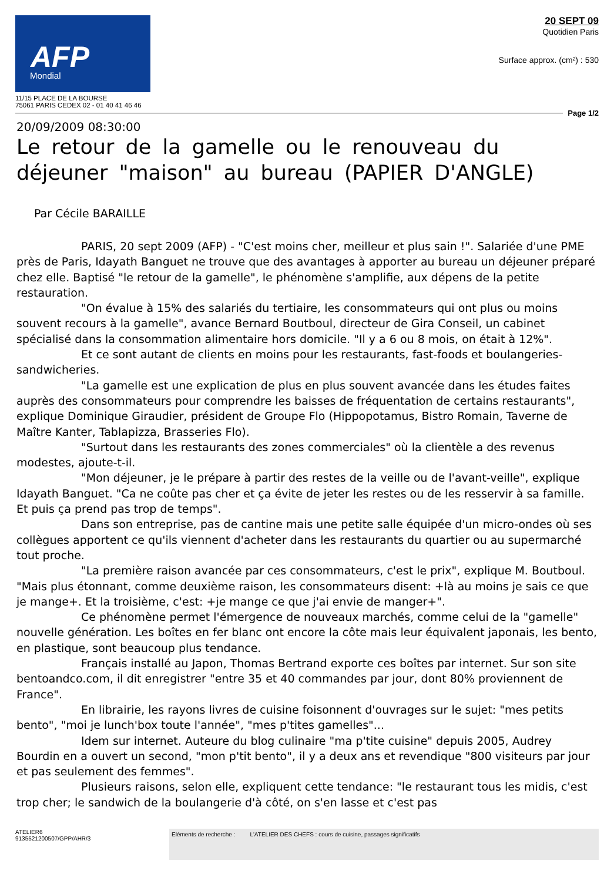AFP
Mondial
11/15 PLACE DE LA BOURSE
75061 PARIS CEDEX 02 - 01 40 41 46 46
20 SEPT 09
Quotidien Paris
Surface approx. (cm²) : 530
Page 1/2
20/09/2009 08:30:00
Le retour de la gamelle ou le renouveau du déjeuner "maison" au bureau (PAPIER D'ANGLE)
Par Cécile BARAILLE
PARIS, 20 sept 2009 (AFP) - "C'est moins cher, meilleur et plus sain !". Salariée d'une PME près de Paris, Idayath Banguet ne trouve que des avantages à apporter au bureau un déjeuner préparé chez elle. Baptisé "le retour de la gamelle", le phénomène s'amplifie, aux dépens de la petite restauration.
"On évalue à 15% des salariés du tertiaire, les consommateurs qui ont plus ou moins souvent recours à la gamelle", avance Bernard Boutboul, directeur de Gira Conseil, un cabinet spécialisé dans la consommation alimentaire hors domicile. "Il y a 6 ou 8 mois, on était à 12%".
Et ce sont autant de clients en moins pour les restaurants, fast-foods et boulangeries-sandwicheries.
"La gamelle est une explication de plus en plus souvent avancée dans les études faites auprès des consommateurs pour comprendre les baisses de fréquentation de certains restaurants", explique Dominique Giraudier, président de Groupe Flo (Hippopotamus, Bistro Romain, Taverne de Maître Kanter, Tablapizza, Brasseries Flo).
"Surtout dans les restaurants des zones commerciales" où la clientèle a des revenus modestes, ajoute-t-il.
"Mon déjeuner, je le prépare à partir des restes de la veille ou de l'avant-veille", explique Idayath Banguet. "Ca ne coûte pas cher et ça évite de jeter les restes ou de les resservir à sa famille. Et puis ça prend pas trop de temps".
Dans son entreprise, pas de cantine mais une petite salle équipée d'un micro-ondes où ses collègues apportent ce qu'ils viennent d'acheter dans les restaurants du quartier ou au supermarché tout proche.
"La première raison avancée par ces consommateurs, c'est le prix", explique M. Boutboul. "Mais plus étonnant, comme deuxième raison, les consommateurs disent: +là au moins je sais ce que je mange+. Et la troisième, c'est: +je mange ce que j'ai envie de manger+".
Ce phénomène permet l'émergence de nouveaux marchés, comme celui de la "gamelle" nouvelle génération. Les boîtes en fer blanc ont encore la côte mais leur équivalent japonais, les bento, en plastique, sont beaucoup plus tendance.
Français installé au Japon, Thomas Bertrand exporte ces boîtes par internet. Sur son site bentoandco.com, il dit enregistrer "entre 35 et 40 commandes par jour, dont 80% proviennent de France".
En librairie, les rayons livres de cuisine foisonnent d'ouvrages sur le sujet: "mes petits bento", "moi je lunch'box toute l'année", "mes p'tites gamelles"...
Idem sur internet. Auteure du blog culinaire "ma p'tite cuisine" depuis 2005, Audrey Bourdin en a ouvert un second, "mon p'tit bento", il y a deux ans et revendique "800 visiteurs par jour et pas seulement des femmes".
Plusieurs raisons, selon elle, expliquent cette tendance: "le restaurant tous les midis, c'est trop cher; le sandwich de la boulangerie d'à côté, on s'en lasse et c'est pas
ATELIER6
9135521200507/GPP/AHR/3
Eléments de recherche : L'ATELIER DES CHEFS : cours de cuisine, passages significatifs